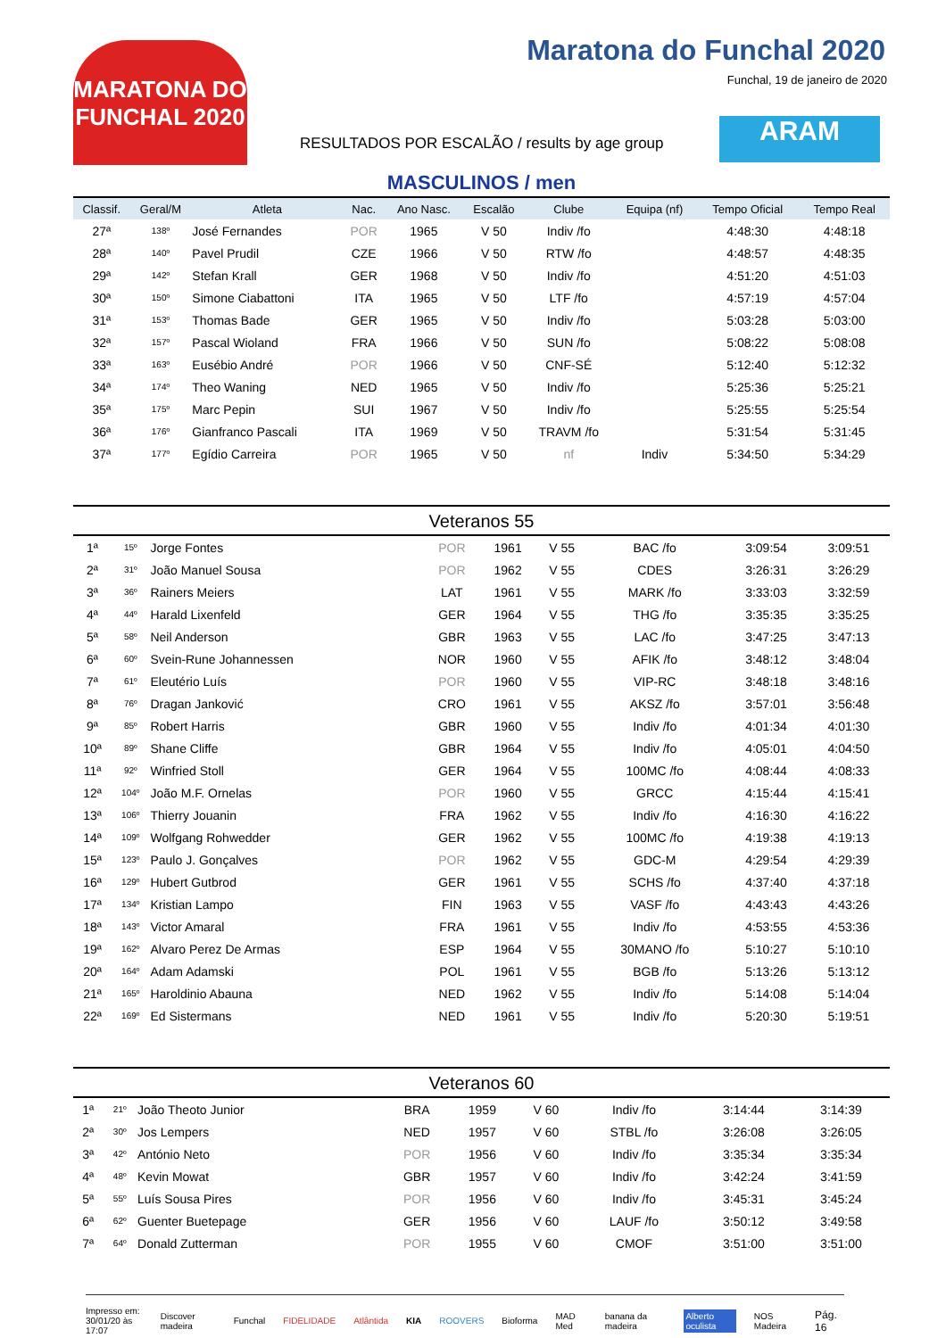MARATONA DO FUNCHAL 2020
Maratona do Funchal 2020
Funchal, 19 de janeiro de 2020
RESULTADOS POR ESCALÃO / results by age group
ARAM
MASCULINOS / men
| Classif. | Geral/M | Atleta | Nac. | Ano Nasc. | Escalão | Clube | Equipa (nf) | Tempo Oficial | Tempo Real |
| --- | --- | --- | --- | --- | --- | --- | --- | --- | --- |
| 27ª | 138º | José Fernandes | POR | 1965 | V 50 | Indiv /fo | | 4:48:30 | 4:48:18 |
| 28ª | 140º | Pavel Prudil | CZE | 1966 | V 50 | RTW /fo | | 4:48:57 | 4:48:35 |
| 29ª | 142º | Stefan Krall | GER | 1968 | V 50 | Indiv /fo | | 4:51:20 | 4:51:03 |
| 30ª | 150º | Simone Ciabattoni | ITA | 1965 | V 50 | LTF /fo | | 4:57:19 | 4:57:04 |
| 31ª | 153º | Thomas Bade | GER | 1965 | V 50 | Indiv /fo | | 5:03:28 | 5:03:00 |
| 32ª | 157º | Pascal Wioland | FRA | 1966 | V 50 | SUN /fo | | 5:08:22 | 5:08:08 |
| 33ª | 163º | Eusébio André | POR | 1966 | V 50 | CNF-SÉ | | 5:12:40 | 5:12:32 |
| 34ª | 174º | Theo Waning | NED | 1965 | V 50 | Indiv /fo | | 5:25:36 | 5:25:21 |
| 35ª | 175º | Marc Pepin | SUI | 1967 | V 50 | Indiv /fo | | 5:25:55 | 5:25:54 |
| 36ª | 176º | Gianfranco Pascali | ITA | 1969 | V 50 | TRAVM /fo | | 5:31:54 | 5:31:45 |
| 37ª | 177º | Egídio Carreira | POR | 1965 | V 50 | nf | Indiv | 5:34:50 | 5:34:29 |
Veteranos 55
| 1ª | 15º | Jorge Fontes | POR | 1961 | V 55 | BAC /fo | | 3:09:54 | 3:09:51 |
| 2ª | 31º | João Manuel Sousa | POR | 1962 | V 55 | CDES | | 3:26:31 | 3:26:29 |
| 3ª | 36º | Rainers Meiers | LAT | 1961 | V 55 | MARK /fo | | 3:33:03 | 3:32:59 |
| 4ª | 44º | Harald Lixenfeld | GER | 1964 | V 55 | THG /fo | | 3:35:35 | 3:35:25 |
| 5ª | 58º | Neil Anderson | GBR | 1963 | V 55 | LAC /fo | | 3:47:25 | 3:47:13 |
| 6ª | 60º | Svein-Rune Johannessen | NOR | 1960 | V 55 | AFIK /fo | | 3:48:12 | 3:48:04 |
| 7ª | 61º | Eleutério Luís | POR | 1960 | V 55 | VIP-RC | | 3:48:18 | 3:48:16 |
| 8ª | 76º | Dragan Janković | CRO | 1961 | V 55 | AKSZ /fo | | 3:57:01 | 3:56:48 |
| 9ª | 85º | Robert Harris | GBR | 1960 | V 55 | Indiv /fo | | 4:01:34 | 4:01:30 |
| 10ª | 89º | Shane Cliffe | GBR | 1964 | V 55 | Indiv /fo | | 4:05:01 | 4:04:50 |
| 11ª | 92º | Winfried Stoll | GER | 1964 | V 55 | 100MC /fo | | 4:08:44 | 4:08:33 |
| 12ª | 104º | João M.F. Ornelas | POR | 1960 | V 55 | GRCC | | 4:15:44 | 4:15:41 |
| 13ª | 106º | Thierry Jouanin | FRA | 1962 | V 55 | Indiv /fo | | 4:16:30 | 4:16:22 |
| 14ª | 109º | Wolfgang Rohwedder | GER | 1962 | V 55 | 100MC /fo | | 4:19:38 | 4:19:13 |
| 15ª | 123º | Paulo J. Gonçalves | POR | 1962 | V 55 | GDC-M | | 4:29:54 | 4:29:39 |
| 16ª | 129º | Hubert Gutbrod | GER | 1961 | V 55 | SCHS /fo | | 4:37:40 | 4:37:18 |
| 17ª | 134º | Kristian Lampo | FIN | 1963 | V 55 | VASF /fo | | 4:43:43 | 4:43:26 |
| 18ª | 143º | Victor Amaral | FRA | 1961 | V 55 | Indiv /fo | | 4:53:55 | 4:53:36 |
| 19ª | 162º | Alvaro Perez De Armas | ESP | 1964 | V 55 | 30MANO /fo | | 5:10:27 | 5:10:10 |
| 20ª | 164º | Adam Adamski | POL | 1961 | V 55 | BGB /fo | | 5:13:26 | 5:13:12 |
| 21ª | 165º | Haroldinio Abauna | NED | 1962 | V 55 | Indiv /fo | | 5:14:08 | 5:14:04 |
| 22ª | 169º | Ed Sistermans | NED | 1961 | V 55 | Indiv /fo | | 5:20:30 | 5:19:51 |
Veteranos 60
| 1ª | 21º | João Theoto Junior | BRA | 1959 | V 60 | Indiv /fo | | 3:14:44 | 3:14:39 |
| 2ª | 30º | Jos Lempers | NED | 1957 | V 60 | STBL /fo | | 3:26:08 | 3:26:05 |
| 3ª | 42º | António Neto | POR | 1956 | V 60 | Indiv /fo | | 3:35:34 | 3:35:34 |
| 4ª | 48º | Kevin Mowat | GBR | 1957 | V 60 | Indiv /fo | | 3:42:24 | 3:41:59 |
| 5ª | 55º | Luís Sousa Pires | POR | 1956 | V 60 | Indiv /fo | | 3:45:31 | 3:45:24 |
| 6ª | 62º | Guenter Buetepage | GER | 1956 | V 60 | LAUF /fo | | 3:50:12 | 3:49:58 |
| 7ª | 64º | Donald Zutterman | POR | 1955 | V 60 | CMOF | | 3:51:00 | 3:51:00 |
Impresso em:
30/01/20 às 17:07
Discover madeira Funchal FIDELIDADE Atlântida KIA ROOVERS Bioforma MAD Med banana da madeira Alberto oculista NOS Madeira
Pág. 16